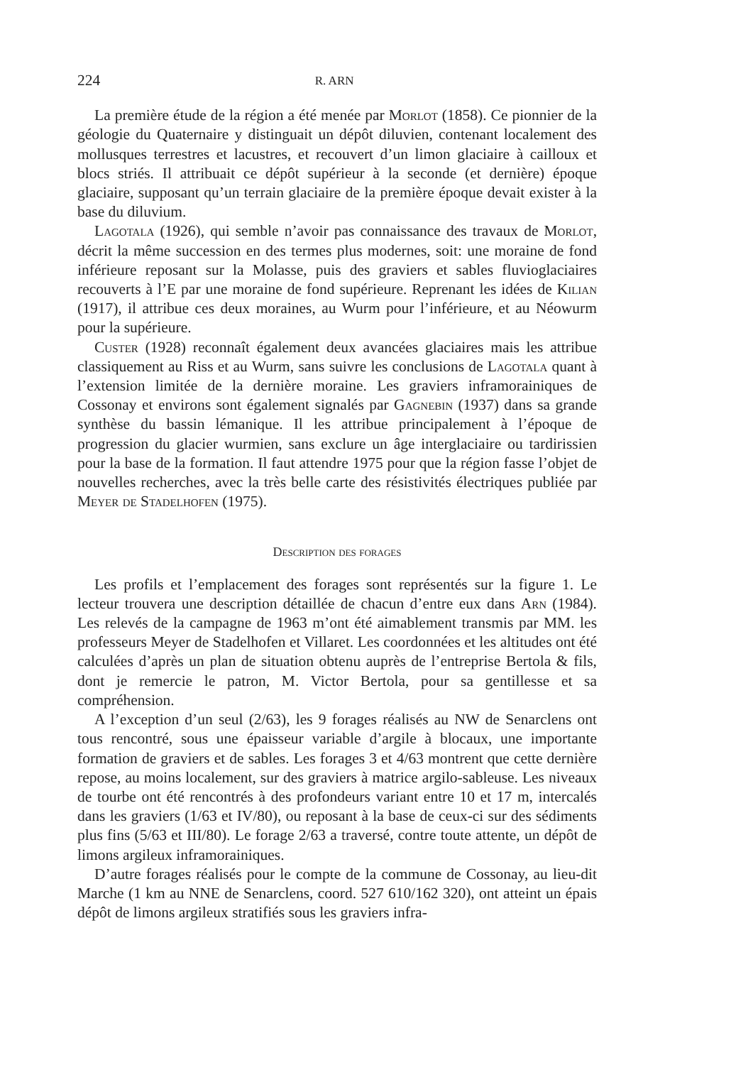224 R. ARN
La première étude de la région a été menée par Morlot (1858). Ce pionnier de la géologie du Quaternaire y distinguait un dépôt diluvien, contenant localement des mollusques terrestres et lacustres, et recouvert d’un limon glaciaire à cailloux et blocs striés. Il attribuait ce dépôt supérieur à la seconde (et dernière) époque glaciaire, supposant qu’un terrain glaciaire de la première époque devait exister à la base du diluvium.
Lagotala (1926), qui semble n’avoir pas connaissance des travaux de Morlot, décrit la même succession en des termes plus modernes, soit: une moraine de fond inférieure reposant sur la Molasse, puis des graviers et sables fluvioglaciaires recouverts à l’E par une moraine de fond supérieure. Reprenant les idées de Kilian (1917), il attribue ces deux moraines, au Wurm pour l’inférieure, et au Néowurm pour la supérieure.
Custer (1928) reconnaît également deux avancées glaciaires mais les attribue classiquement au Riss et au Wurm, sans suivre les conclusions de Lagotala quant à l’extension limitée de la dernière moraine. Les graviers inframorainiques de Cossonay et environs sont également signalés par Gagnebin (1937) dans sa grande synthèse du bassin lémanique. Il les attribue principalement à l’époque de progression du glacier wurmien, sans exclure un âge interglaciaire ou tardirissien pour la base de la formation. Il faut attendre 1975 pour que la région fasse l’objet de nouvelles recherches, avec la très belle carte des résistivités électriques publiée par Meyer de Stadelhofen (1975).
Description des forages
Les profils et l’emplacement des forages sont représentés sur la figure 1. Le lecteur trouvera une description détaillée de chacun d’entre eux dans Arn (1984). Les relevés de la campagne de 1963 m’ont été aimablement transmis par MM. les professeurs Meyer de Stadelhofen et Villaret. Les coordonnées et les altitudes ont été calculées d’après un plan de situation obtenu auprès de l’entreprise Bertola & fils, dont je remercie le patron, M. Victor Bertola, pour sa gentillesse et sa compréhension.
A l’exception d’un seul (2/63), les 9 forages réalisés au NW de Senarclens ont tous rencontré, sous une épaisseur variable d’argile à blocaux, une importante formation de graviers et de sables. Les forages 3 et 4/63 montrent que cette dernière repose, au moins localement, sur des graviers à matrice argilo-sableuse. Les niveaux de tourbe ont été rencontrés à des profondeurs variant entre 10 et 17 m, intercalés dans les graviers (1/63 et IV/80), ou reposant à la base de ceux-ci sur des sédiments plus fins (5/63 et III/80). Le forage 2/63 a traversé, contre toute attente, un dépôt de limons argileux inframorainiques.
D’autre forages réalisés pour le compte de la commune de Cossonay, au lieu-dit Marche (1 km au NNE de Senarclens, coord. 527 610/162 320), ont atteint un épais dépôt de limons argileux stratifiés sous les graviers infra-